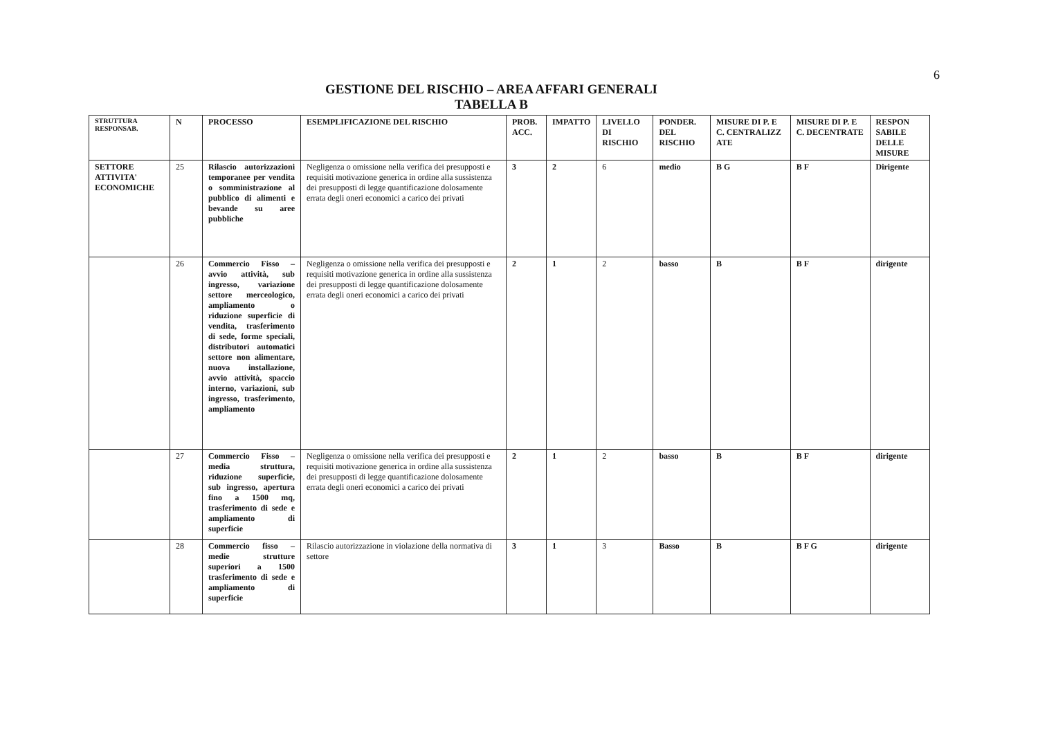6
GESTIONE DEL RISCHIO – AREA AFFARI GENERALI
TABELLA B
| STRUTTURA RESPONSAB. | N | PROCESSO | ESEMPLIFICAZIONE DEL RISCHIO | PROB. ACC. | IMPATTO | LIVELLO DI RISCHIO | PONDER. DEL RISCHIO | MISURE DI P. E C. CENTRALIZZ ATE | MISURE DI P. E C. DECENTRATE | RESPON SABILE DELLE MISURE |
| --- | --- | --- | --- | --- | --- | --- | --- | --- | --- | --- |
| SETTORE ATTIVITA' ECONOMICHE | 25 | Rilascio autorizzazioni temporanee per vendita o somministrazione al pubblico di alimenti e bevande su aree pubbliche | Negligenza o omissione nella verifica dei presupposti e requisiti motivazione generica in ordine alla sussistenza dei presupposti di legge quantificazione dolosamente errata degli oneri economici a carico dei privati | 3 | 2 | 6 | medio | B G | B F | Dirigente |
| | 26 | Commercio Fisso – avvio attività, sub ingresso, variazione settore merceologico, ampliamento o riduzione superficie di vendita, trasferimento di sede, forme speciali, distributori automatici settore non alimentare, nuova installazione, avvio attività, spaccio interno, variazioni, sub ingresso, trasferimento, ampliamento | Negligenza o omissione nella verifica dei presupposti e requisiti motivazione generica in ordine alla sussistenza dei presupposti di legge quantificazione dolosamente errata degli oneri economici a carico dei privati | 2 | 1 | 2 | basso | B | B F | dirigente |
| | 27 | Commercio Fisso – media struttura, riduzione superficie, sub ingresso, apertura fino a 1500 mq, trasferimento di sede e ampliamento di superficie | Negligenza o omissione nella verifica dei presupposti e requisiti motivazione generica in ordine alla sussistenza dei presupposti di legge quantificazione dolosamente errata degli oneri economici a carico dei privati | 2 | 1 | 2 | basso | B | B F | dirigente |
| | 28 | Commercio fisso – medie strutture superiori a 1500 trasferimento di sede e ampliamento di superficie | Rilascio autorizzazione in violazione della normativa di settore | 3 | 1 | 3 | Basso | B | B F G | dirigente |